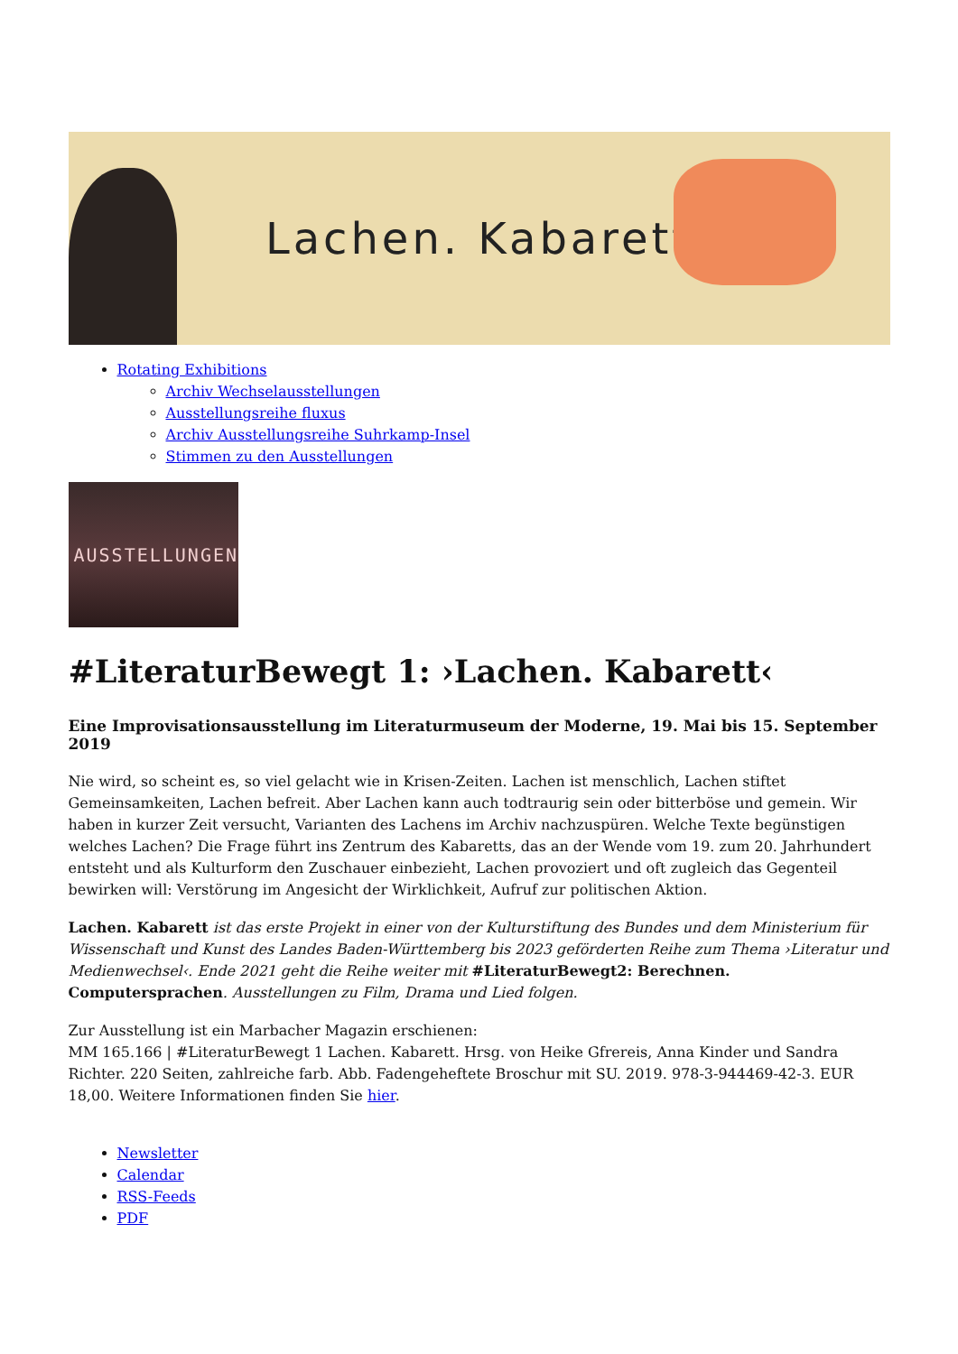Lachen. Kabarett
Rotating Exhibitions
Archiv Wechselausstellungen
Ausstellungsreihe fluxus
Archiv Ausstellungsreihe Suhrkamp-Insel
Stimmen zu den Ausstellungen
AUSSTELLUNGEN
#LiteraturBewegt 1: ›Lachen. Kabarett‹
Eine Improvisationsausstellung im Literaturmuseum der Moderne, 19. Mai bis 15. September 2019
Nie wird, so scheint es, so viel gelacht wie in Krisen-Zeiten. Lachen ist menschlich, Lachen stiftet Gemeinsamkeiten, Lachen befreit. Aber Lachen kann auch todtraurig sein oder bitterböse und gemein. Wir haben in kurzer Zeit versucht, Varianten des Lachens im Archiv nachzuspüren. Welche Texte begünstigen welches Lachen? Die Frage führt ins Zentrum des Kabaretts, das an der Wende vom 19. zum 20. Jahrhundert entsteht und als Kulturform den Zuschauer einbezieht, Lachen provoziert und oft zugleich das Gegenteil bewirken will: Verstörung im Angesicht der Wirklichkeit, Aufruf zur politischen Aktion.
Lachen. Kabarett ist das erste Projekt in einer von der Kulturstiftung des Bundes und dem Ministerium für Wissenschaft und Kunst des Landes Baden-Württemberg bis 2023 geförderten Reihe zum Thema ›Literatur und Medienwechsel‹. Ende 2021 geht die Reihe weiter mit #LiteraturBewegt2: Berechnen. Computersprachen. Ausstellungen zu Film, Drama und Lied folgen.
Zur Ausstellung ist ein Marbacher Magazin erschienen:
MM 165.166 | #LiteraturBewegt 1 Lachen. Kabarett. Hrsg. von Heike Gfrereis, Anna Kinder und Sandra Richter. 220 Seiten, zahlreiche farb. Abb. Fadengeheftete Broschur mit SU. 2019. 978-3-944469-42-3. EUR 18,00. Weitere Informationen finden Sie hier.
Newsletter
Calendar
RSS-Feeds
PDF